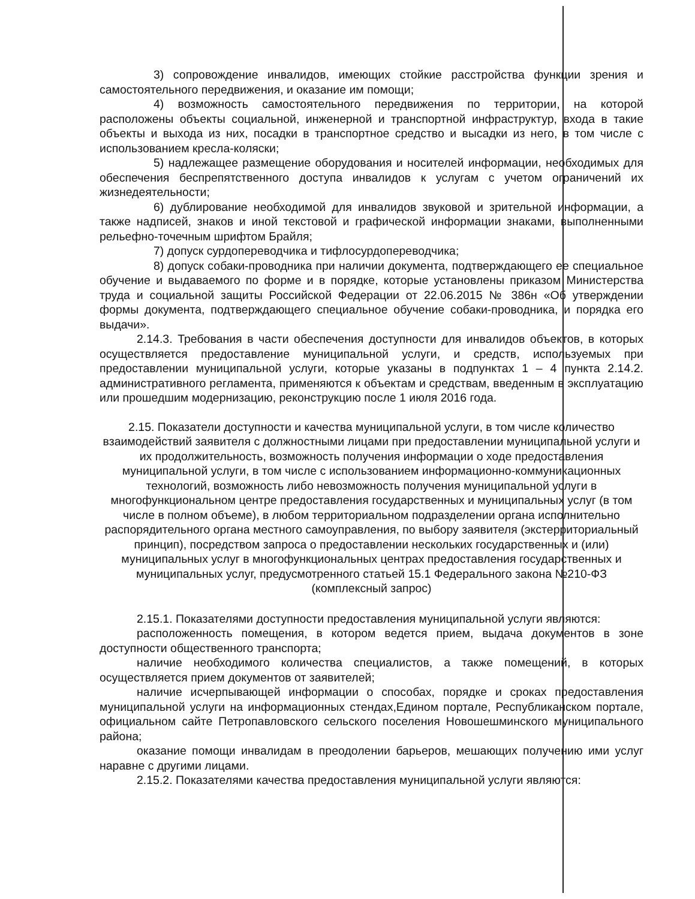3) сопровождение инвалидов, имеющих стойкие расстройства функции зрения и самостоятельного передвижения, и оказание им помощи;
4) возможность самостоятельного передвижения по территории, на которой расположены объекты социальной, инженерной и транспортной инфраструктур, входа в такие объекты и выхода из них, посадки в транспортное средство и высадки из него, в том числе с использованием кресла-коляски;
5) надлежащее размещение оборудования и носителей информации, необходимых для обеспечения беспрепятственного доступа инвалидов к услугам с учетом ограничений их жизнедеятельности;
6) дублирование необходимой для инвалидов звуковой и зрительной информации, а также надписей, знаков и иной текстовой и графической информации знаками, выполненными рельефно-точечным шрифтом Брайля;
7) допуск сурдопереводчика и тифлосурдопереводчика;
8) допуск собаки-проводника при наличии документа, подтверждающего ее специальное обучение и выдаваемого по форме и в порядке, которые установлены приказом Министерства труда и социальной защиты Российской Федерации от 22.06.2015 № 386н «Об утверждении формы документа, подтверждающего специальное обучение собаки-проводника, и порядка его выдачи».
2.14.3. Требования в части обеспечения доступности для инвалидов объектов, в которых осуществляется предоставление муниципальной услуги, и средств, используемых при предоставлении муниципальной услуги, которые указаны в подпунктах 1 – 4 пункта 2.14.2. административного регламента, применяются к объектам и средствам, введенным в эксплуатацию или прошедшим модернизацию, реконструкцию после 1 июля 2016 года.
2.15. Показатели доступности и качества муниципальной услуги, в том числе количество взаимодействий заявителя с должностными лицами при предоставлении муниципальной услуги и их продолжительность, возможность получения информации о ходе предоставления муниципальной услуги, в том числе с использованием информационно-коммуникационных технологий, возможность либо невозможность получения муниципальной услуги в многофункциональном центре предоставления государственных и муниципальных услуг (в том числе в полном объеме), в любом территориальном подразделении органа исполнительно распорядительного органа местного самоуправления, по выбору заявителя (экстерриториальный принцип), посредством запроса о предоставлении нескольких государственных и (или) муниципальных услуг в многофункциональных центрах предоставления государственных и муниципальных услуг, предусмотренного статьей 15.1 Федерального закона №210-ФЗ (комплексный запрос)
2.15.1. Показателями доступности предоставления муниципальной услуги являются:
расположенность помещения, в котором ведется прием, выдача документов в зоне доступности общественного транспорта;
наличие необходимого количества специалистов, а также помещений, в которых осуществляется прием документов от заявителей;
наличие исчерпывающей информации о способах, порядке и сроках предоставления муниципальной услуги на информационных стендах,Едином портале, Республиканском портале, официальном сайте Петропавловского сельского поселения Новошешминского муниципального района;
оказание помощи инвалидам в преодолении барьеров, мешающих получению ими услуг наравне с другими лицами.
2.15.2. Показателями качества предоставления муниципальной услуги являются: